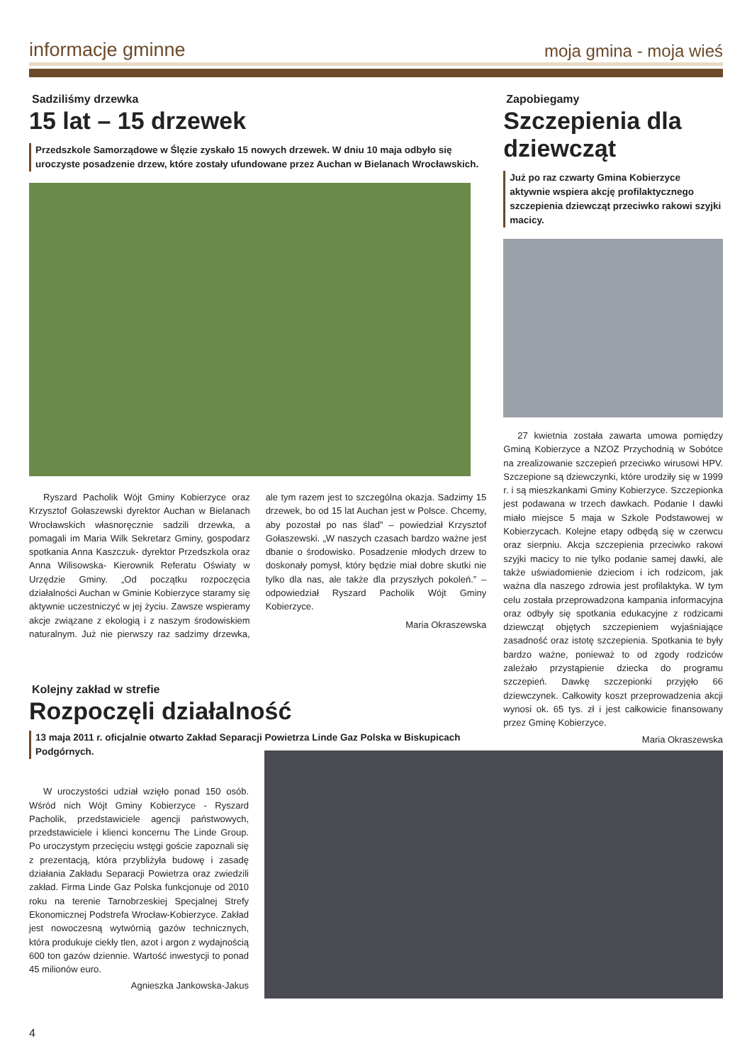informacje gminne
moja gmina - moja wieś
Sadziliśmy drzewka
15 lat – 15 drzewek
Przedszkole Samorządowe w Ślęzie zyskało 15 nowych drzewek. W dniu 10 maja odbyło się uroczyste posadzenie drzew, które zostały ufundowane przez Auchan w Bielanach Wrocławskich.
Ryszard Pacholik Wójt Gminy Kobierzyce oraz Krzysztof Gołaszewski dyrektor Auchan w Bielanach Wrocławskich własnoręcznie sadzili drzewka, a pomagali im Maria Wilk Sekretarz Gminy, gospodarz spotkania Anna Kaszczuk- dyrektor Przedszkola oraz Anna Wilisowska- Kierownik Referatu Oświaty w Urzędzie Gminy. „Od początku rozpoczęcia działalności Auchan w Gminie Kobierzyce staramy się aktywnie uczestniczyć w jej życiu. Zawsze wspieramy akcje związane z ekologią i z naszym środowiskiem naturalnym. Już nie pierwszy raz sadzimy drzewka, ale tym razem jest to szczególna okazja. Sadzimy 15 drzewek, bo od 15 lat Auchan jest w Polsce. Chcemy, aby pozostał po nas ślad” – powiedział Krzysztof Gołaszewski. „W naszych czasach bardzo ważne jest dbanie o środowisko. Posadzenie młodych drzew to doskonały pomysł, który będzie miał dobre skutki nie tylko dla nas, ale także dla przyszłych pokoleń.” – odpowiedział Ryszard Pacholik Wójt Gminy Kobierzyce.
Maria Okraszewska
Kolejny zakład w strefie
Rozpoczęli działalność
13 maja 2011 r. oficjalnie otwarto Zakład Separacji Powietrza Linde Gaz Polska w Biskupicach Podgórnych.
Zapobiegamy
Szczepienia dla dziewcząt
Już po raz czwarty Gmina Kobierzyce aktywnie wspiera akcję profilaktycznego szczepienia dziewcząt przeciwko rakowi szyjki macicy.
27 kwietnia została zawarta umowa pomiędzy Gminą Kobierzyce a NZOZ Przychodnią w Sobótce na zrealizowanie szczepień przeciwko wirusowi HPV. Szczepione są dziewczynki, które urodziły się w 1999 r. i są mieszkankami Gminy Kobierzyce. Szczepionka jest podawana w trzech dawkach. Podanie I dawki miało miejsce 5 maja w Szkole Podstawowej w Kobierzycach. Kolejne etapy odbędą się w czerwcu oraz sierpniu. Akcja szczepienia przeciwko rakowi szyjki macicy to nie tylko podanie samej dawki, ale także uświadomienie dzieciom i ich rodzicom, jak ważna dla naszego zdrowia jest profilaktyka. W tym celu została przeprowadzona kampania informacyjna oraz odbyły się spotkania edukacyjne z rodzicami dziewcząt objętych szczepieniem wyjaśniające zasadność oraz istotę szczepienia. Spotkania te były bardzo ważne, ponieważ to od zgody rodziców zależało przystąpienie dziecka do programu szczepień. Dawkę szczepionki przyjęło 66 dziewczynek. Całkowity koszt przeprowadzenia akcji wynosi ok. 65 tys. zł i jest całkowicie finansowany przez Gminę Kobierzyce.
Maria Okraszewska
W uroczystości udział wzięło ponad 150 osób. Wśród nich Wójt Gminy Kobierzyce - Ryszard Pacholik, przedstawiciele agencji państwowych, przedstawiciele i klienci koncernu The Linde Group. Po uroczystym przecięciu wstęgi goście zapoznali się z prezentacją, która przybliżyła budowę i zasadę działania Zakładu Separacji Powietrza oraz zwiedzili zakład. Firma Linde Gaz Polska funkcjonuje od 2010 roku na terenie Tarnobrzeskiej Specjalnej Strefy Ekonomicznej Podstrefa Wrocław-Kobierzyce. Zakład jest nowoczesną wytwórnią gazów technicznych, która produkuje ciekły tlen, azot i argon z wydajnością 600 ton gazów dziennie. Wartość inwestycji to ponad 45 milionów euro.
Agnieszka Jankowska-Jakus
4